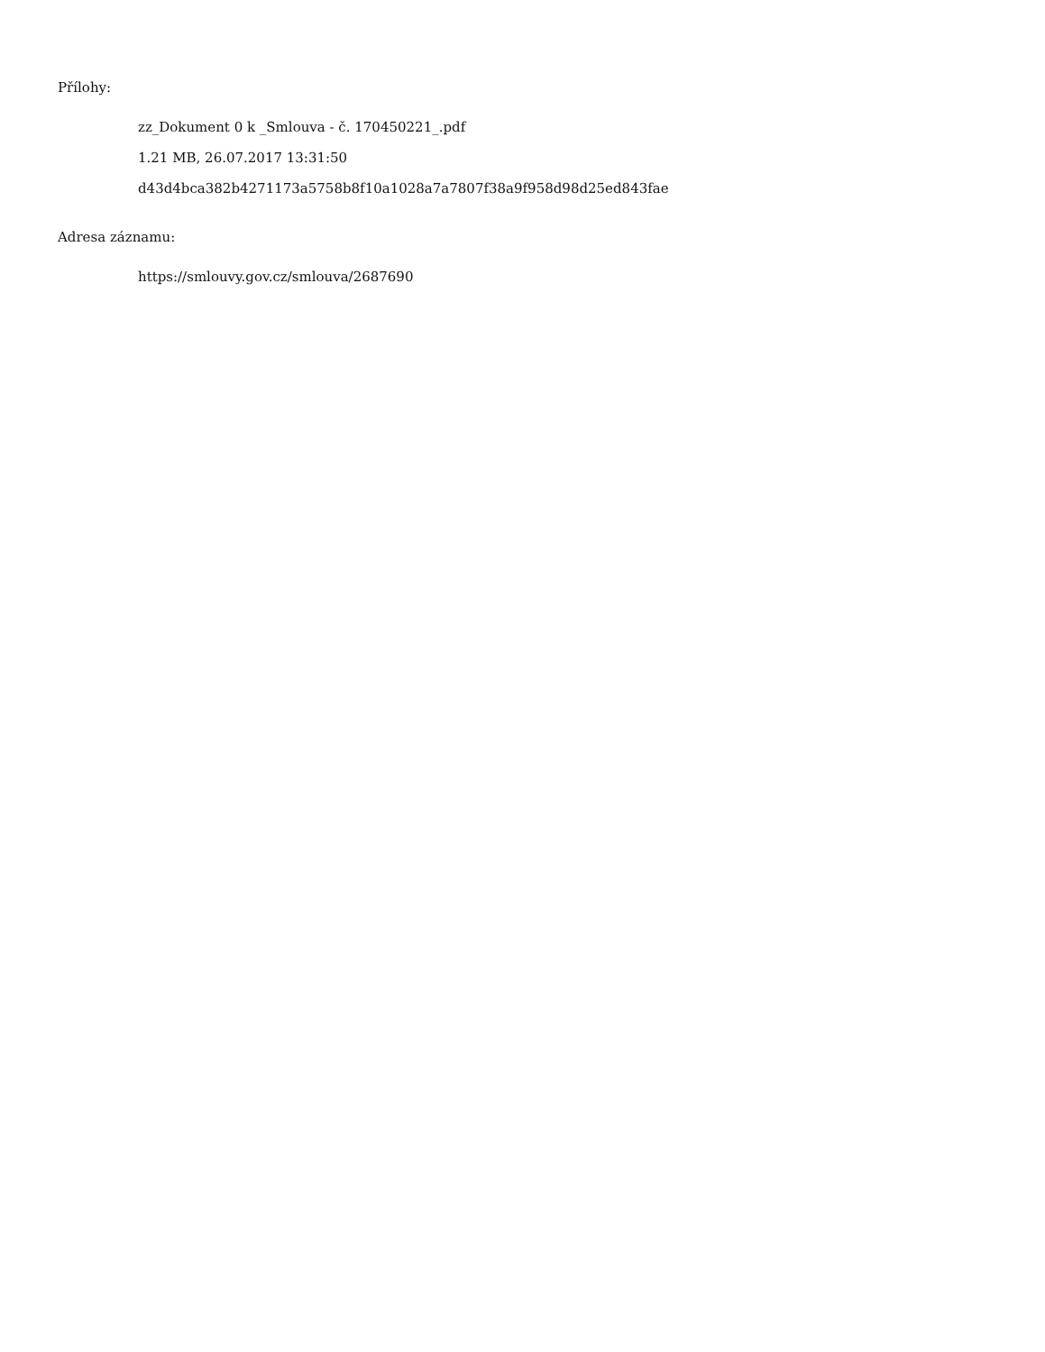Přílohy:
zz_Dokument 0 k _Smlouva - č. 170450221_.pdf
1.21 MB, 26.07.2017 13:31:50
d43d4bca382b4271173a5758b8f10a1028a7a7807f38a9f958d98d25ed843fae
Adresa záznamu:
https://smlouvy.gov.cz/smlouva/2687690